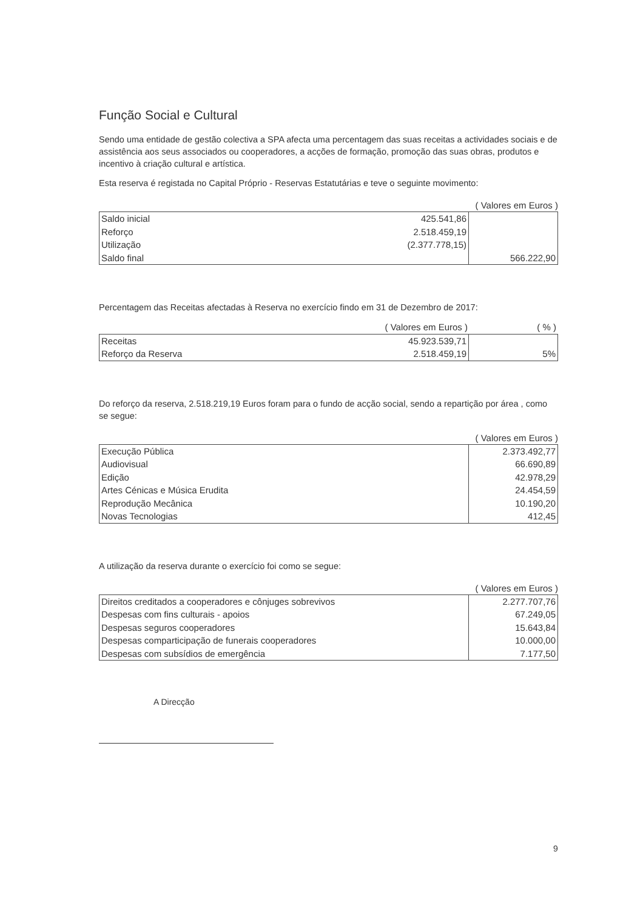Função Social e Cultural
Sendo uma entidade de gestão colectiva a SPA afecta uma percentagem das suas receitas a actividades sociais e de assistência aos seus associados ou cooperadores, a acções de formação, promoção das suas obras, produtos e incentivo à criação cultural e artística.
Esta reserva é registada no Capital Próprio - Reservas Estatutárias e teve o seguinte movimento:
( Valores em Euros )
| Saldo inicial | 425.541,86 | |
| Reforço | 2.518.459,19 | |
| Utilização | (2.377.778,15) | |
| Saldo final | | 566.222,90 |
Percentagem das Receitas afectadas à Reserva no exercício findo em 31 de Dezembro de 2017:
| | ( Valores em Euros ) | ( % ) |
| Receitas | 45.923.539,71 | |
| Reforço da Reserva | 2.518.459,19 | 5% |
Do reforço da reserva, 2.518.219,19 Euros foram para o fundo de acção social, sendo a repartição por área , como se segue:
( Valores em Euros )
| Execução Pública | 2.373.492,77 |
| Audiovisual | 66.690,89 |
| Edição | 42.978,29 |
| Artes Cénicas e Música Erudita | 24.454,59 |
| Reprodução Mecânica | 10.190,20 |
| Novas Tecnologias | 412,45 |
A utilização da reserva durante o exercício foi como se segue:
( Valores em Euros )
| Direitos creditados a cooperadores e cônjuges sobrevivos | 2.277.707,76 |
| Despesas com fins culturais - apoios | 67.249,05 |
| Despesas seguros cooperadores | 15.643,84 |
| Despesas comparticipação de funerais cooperadores | 10.000,00 |
| Despesas com subsídios de emergência | 7.177,50 |
A Direcção
9